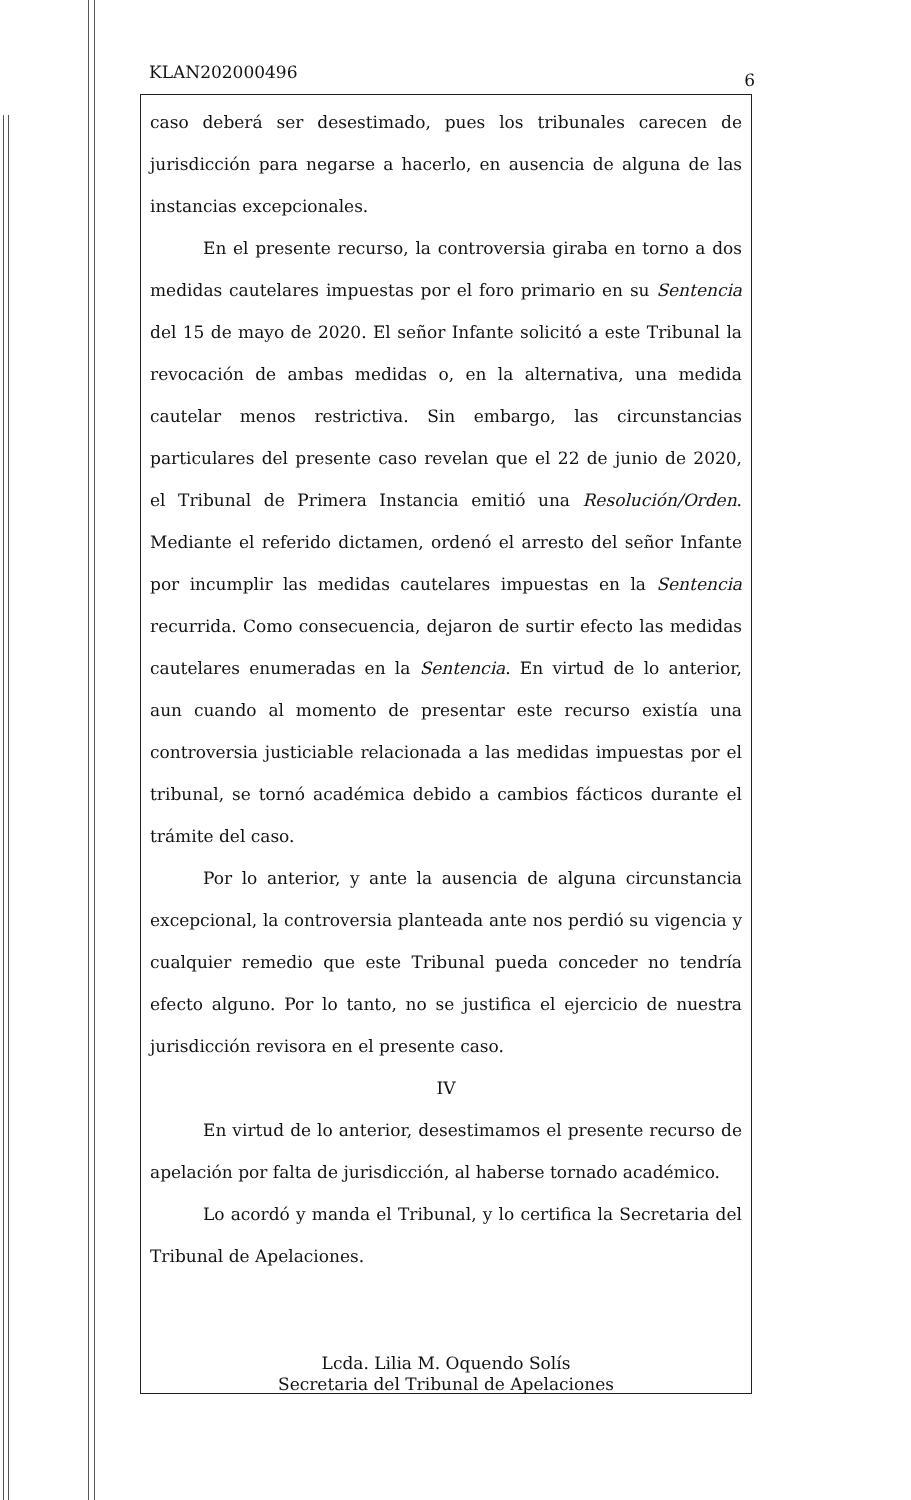KLAN202000496 6
caso deberá ser desestimado, pues los tribunales carecen de jurisdicción para negarse a hacerlo, en ausencia de alguna de las instancias excepcionales.
En el presente recurso, la controversia giraba en torno a dos medidas cautelares impuestas por el foro primario en su Sentencia del 15 de mayo de 2020. El señor Infante solicitó a este Tribunal la revocación de ambas medidas o, en la alternativa, una medida cautelar menos restrictiva. Sin embargo, las circunstancias particulares del presente caso revelan que el 22 de junio de 2020, el Tribunal de Primera Instancia emitió una Resolución/Orden. Mediante el referido dictamen, ordenó el arresto del señor Infante por incumplir las medidas cautelares impuestas en la Sentencia recurrida. Como consecuencia, dejaron de surtir efecto las medidas cautelares enumeradas en la Sentencia. En virtud de lo anterior, aun cuando al momento de presentar este recurso existía una controversia justiciable relacionada a las medidas impuestas por el tribunal, se tornó académica debido a cambios fácticos durante el trámite del caso.
Por lo anterior, y ante la ausencia de alguna circunstancia excepcional, la controversia planteada ante nos perdió su vigencia y cualquier remedio que este Tribunal pueda conceder no tendría efecto alguno. Por lo tanto, no se justifica el ejercicio de nuestra jurisdicción revisora en el presente caso.
IV
En virtud de lo anterior, desestimamos el presente recurso de apelación por falta de jurisdicción, al haberse tornado académico.
Lo acordó y manda el Tribunal, y lo certifica la Secretaria del Tribunal de Apelaciones.
Lcda. Lilia M. Oquendo Solís
Secretaria del Tribunal de Apelaciones